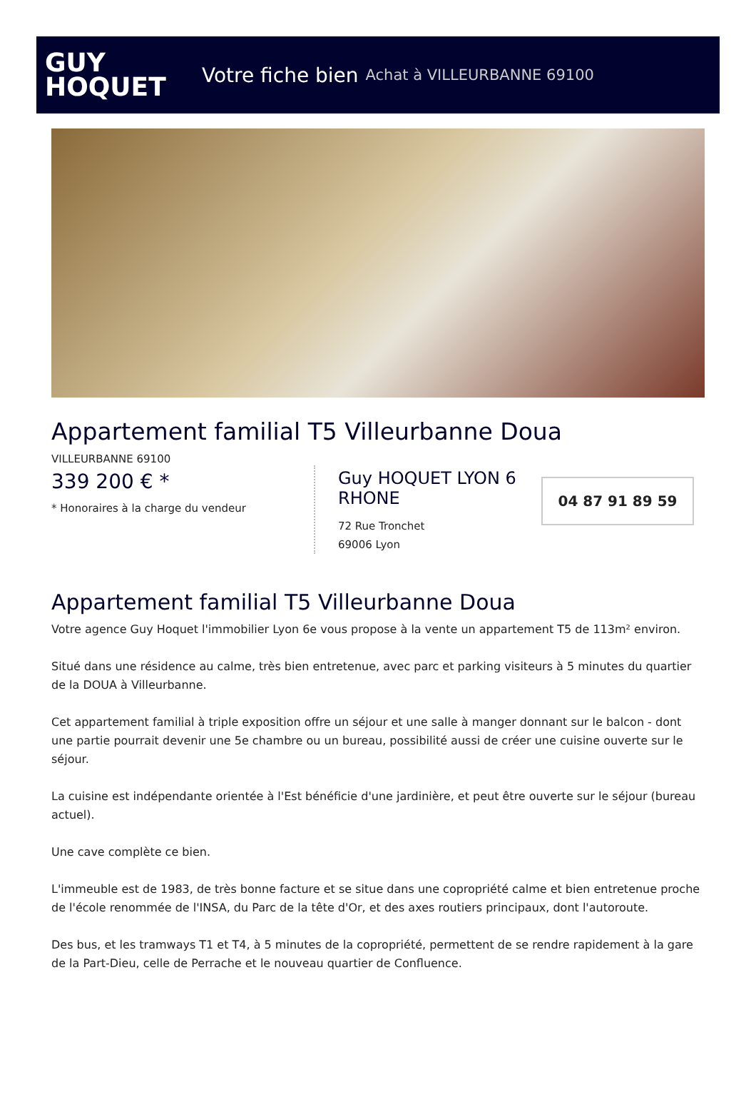GUY
HOQUET
Votre fiche bien Achat à VILLEURBANNE 69100
Appartement familial T5 Villeurbanne Doua
VILLEURBANNE 69100
339 200 € *
* Honoraires à la charge du vendeur
Guy HOQUET LYON 6 RHONE
72 Rue Tronchet
69006 Lyon
04 87 91 89 59
Appartement familial T5 Villeurbanne Doua
Votre agence Guy Hoquet l'immobilier Lyon 6e vous propose à la vente un appartement T5 de 113m² environ.
Situé dans une résidence au calme, très bien entretenue, avec parc et parking visiteurs à 5 minutes du quartier de la DOUA à Villeurbanne.
Cet appartement familial à triple exposition offre un séjour et une salle à manger donnant sur le balcon - dont une partie pourrait devenir une 5e chambre ou un bureau, possibilité aussi de créer une cuisine ouverte sur le séjour.
La cuisine est indépendante orientée à l'Est bénéficie d'une jardinière, et peut être ouverte sur le séjour (bureau actuel).
Une cave complète ce bien.
L'immeuble est de 1983, de très bonne facture et se situe dans une copropriété calme et bien entretenue proche de l'école renommée de l'INSA, du Parc de la tête d'Or, et des axes routiers principaux, dont l'autoroute.
Des bus, et les tramways T1 et T4, à 5 minutes de la copropriété, permettent de se rendre rapidement à la gare de la Part-Dieu, celle de Perrache et le nouveau quartier de Confluence.